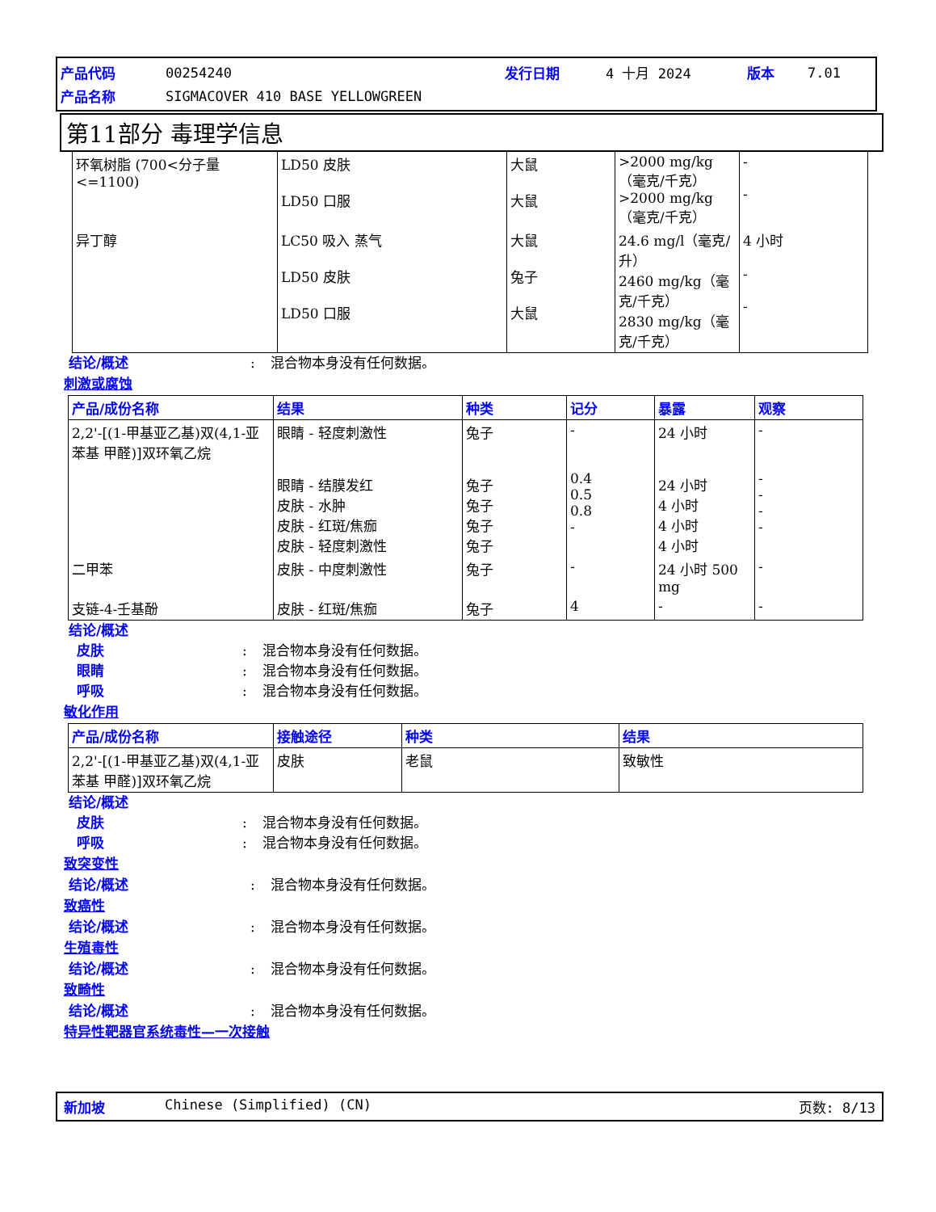| 产品代码 | 00254240 | 发行日期 | 4 十月 2024 | 版本 | 7.01 |
| 产品名称 | SIGMACOVER 410 BASE YELLOWGREEN | | | | |
第11部分 毒理学信息
| 环氧树脂 (700<分子量<=1100) | LD50 皮肤 LD50 口服 | 大鼠 大鼠 | >2000 mg/kg（毫克/千克） >2000 mg/kg（毫克/千克） | - - |
| 异丁醇 | LC50 吸入 蒸气 LD50 皮肤 LD50 口服 | 大鼠 兔子 大鼠 | 24.6 mg/l（毫克/升） 2460 mg/kg（毫克/千克） 2830 mg/kg（毫克/千克） | 4 小时 - - |
结论/概述: 混合物本身没有任何数据。
刺激或腐蚀
| 产品/成份名称 | 结果 | 种类 | 记分 | 暴露 | 观察 |
| --- | --- | --- | --- | --- | --- |
| 2,2'-[(1-甲基亚乙基)双(4,1-亚苯基 甲醛)]双环氧乙烷 | 眼睛 - 轻度刺激性 眼睛 - 结膜发红 皮肤 - 水肿 皮肤 - 红斑/焦痂 皮肤 - 轻度刺激性 | 兔子 兔子 兔子 兔子 兔子 | - 0.4 0.5 0.8 - | 24 小时 24 小时 4 小时 4 小时 4 小时 | - - - - - |
| 二甲苯 | 皮肤 - 中度刺激性 | 兔子 | - | 24 小时 500 mg | - |
| 支链-4-壬基酚 | 皮肤 - 红斑/焦痂 | 兔子 | 4 | - | - |
结论/概述
皮肤: 混合物本身没有任何数据。
眼睛: 混合物本身没有任何数据。
呼吸: 混合物本身没有任何数据。
敏化作用
| 产品/成份名称 | 接触途径 | 种类 | 结果 |
| --- | --- | --- | --- |
| 2,2'-[(1-甲基亚乙基)双(4,1-亚苯基 甲醛)]双环氧乙烷 | 皮肤 | 老鼠 | 致敏性 |
结论/概述
皮肤: 混合物本身没有任何数据。
呼吸: 混合物本身没有任何数据。
致突变性
结论/概述: 混合物本身没有任何数据。
致癌性
结论/概述: 混合物本身没有任何数据。
生殖毒性
结论/概述: 混合物本身没有任何数据。
致畸性
结论/概述: 混合物本身没有任何数据。
特异性靶器官系统毒性—一次接触
新加坡 Chinese (Simplified) (CN) 页数: 8/13